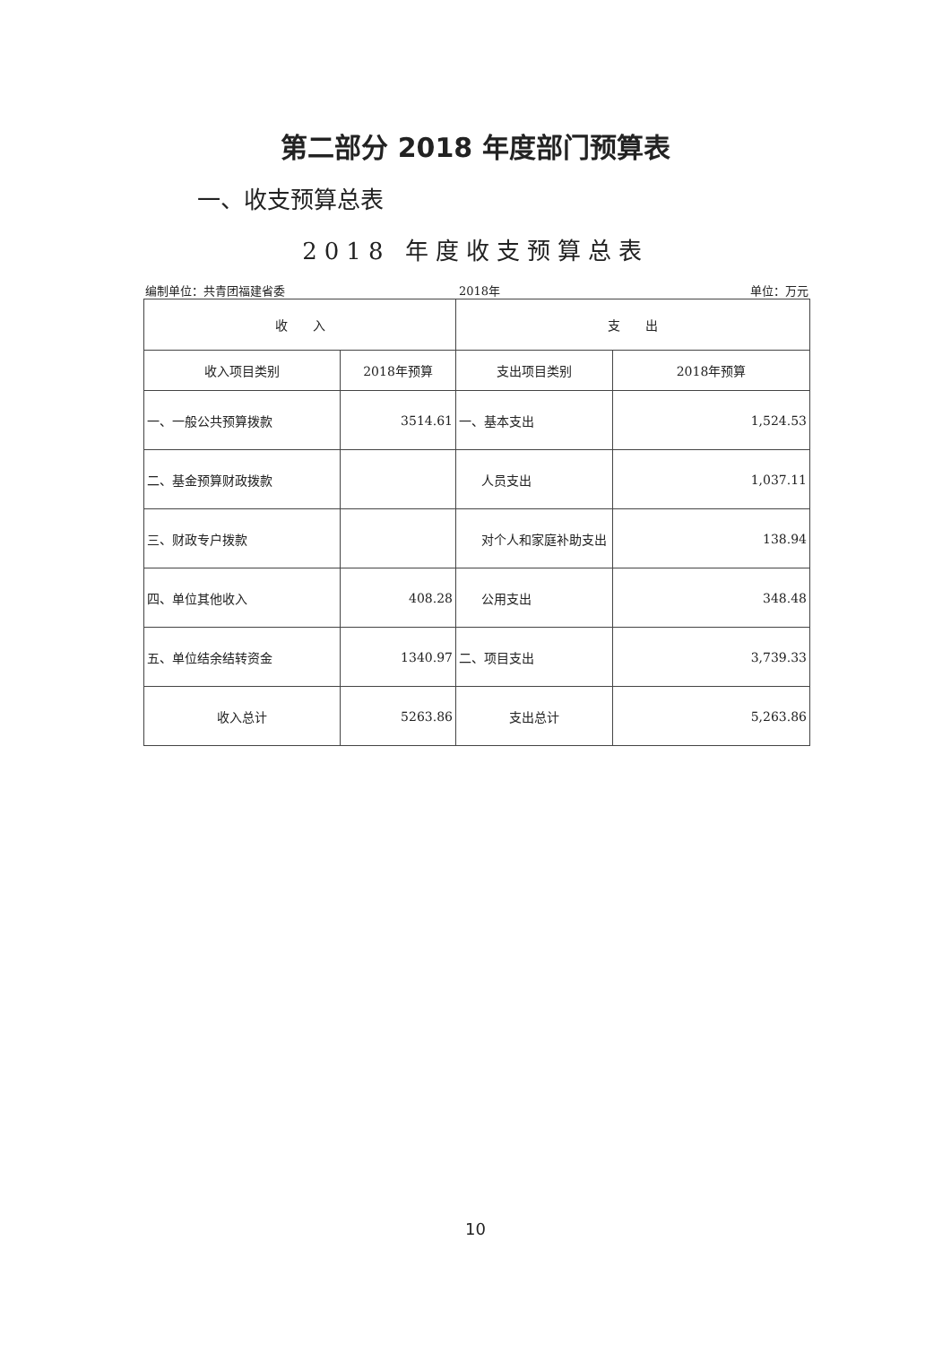第二部分 2018 年度部门预算表
一、收支预算总表
2018 年度收支预算总表
编制单位：共青团福建省委 2018年 单位：万元
| 收 入 | | 支 出 | |
| --- | --- | --- | --- |
| 收入项目类别 | 2018年预算 | 支出项目类别 | 2018年预算 |
| 一、一般公共预算拨款 | 3514.61 | 一、基本支出 | 1,524.53 |
| 二、基金预算财政拨款 | | 人员支出 | 1,037.11 |
| 三、财政专户拨款 | | 对个人和家庭补助支出 | 138.94 |
| 四、单位其他收入 | 408.28 | 公用支出 | 348.48 |
| 五、单位结余结转资金 | 1340.97 | 二、项目支出 | 3,739.33 |
| 收入总计 | 5263.86 | 支出总计 | 5,263.86 |
10